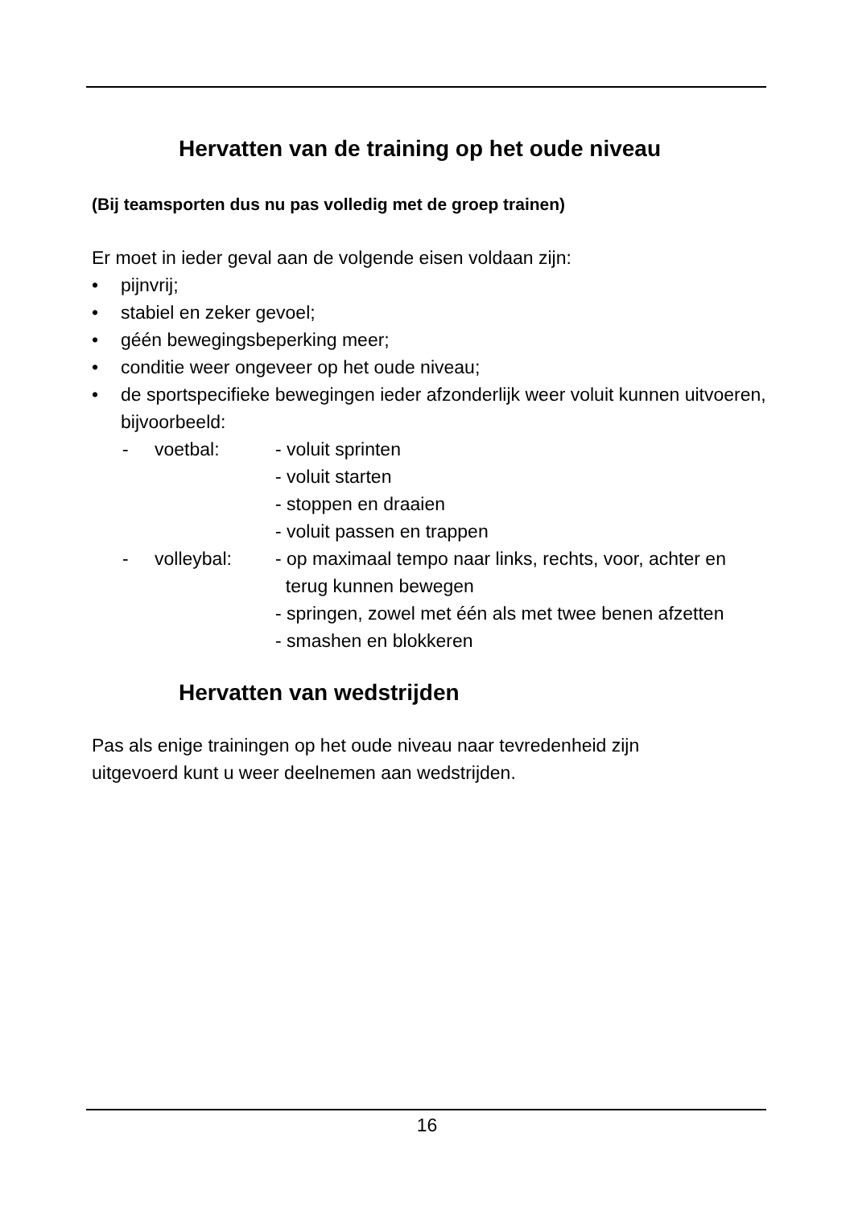Hervatten van de training op het oude niveau
(Bij teamsporten dus nu pas volledig met de groep trainen)
Er moet in ieder geval aan de volgende eisen voldaan zijn:
• pijnvrij;
• stabiel en zeker gevoel;
• géén bewegingsbeperking meer;
• conditie weer ongeveer op het oude niveau;
• de sportspecifieke bewegingen ieder afzonderlijk weer voluit kunnen uitvoeren, bijvoorbeeld:
- voetbal: - voluit sprinten
- voluit starten
- stoppen en draaien
- voluit passen en trappen
- volleybal: - op maximaal tempo naar links, rechts, voor, achter en
terug kunnen bewegen
- springen, zowel met één als met twee benen afzetten
- smashen en blokkeren
Hervatten van wedstrijden
Pas als enige trainingen op het oude niveau naar tevredenheid zijn
uitgevoerd kunt u weer deelnemen aan wedstrijden.
16